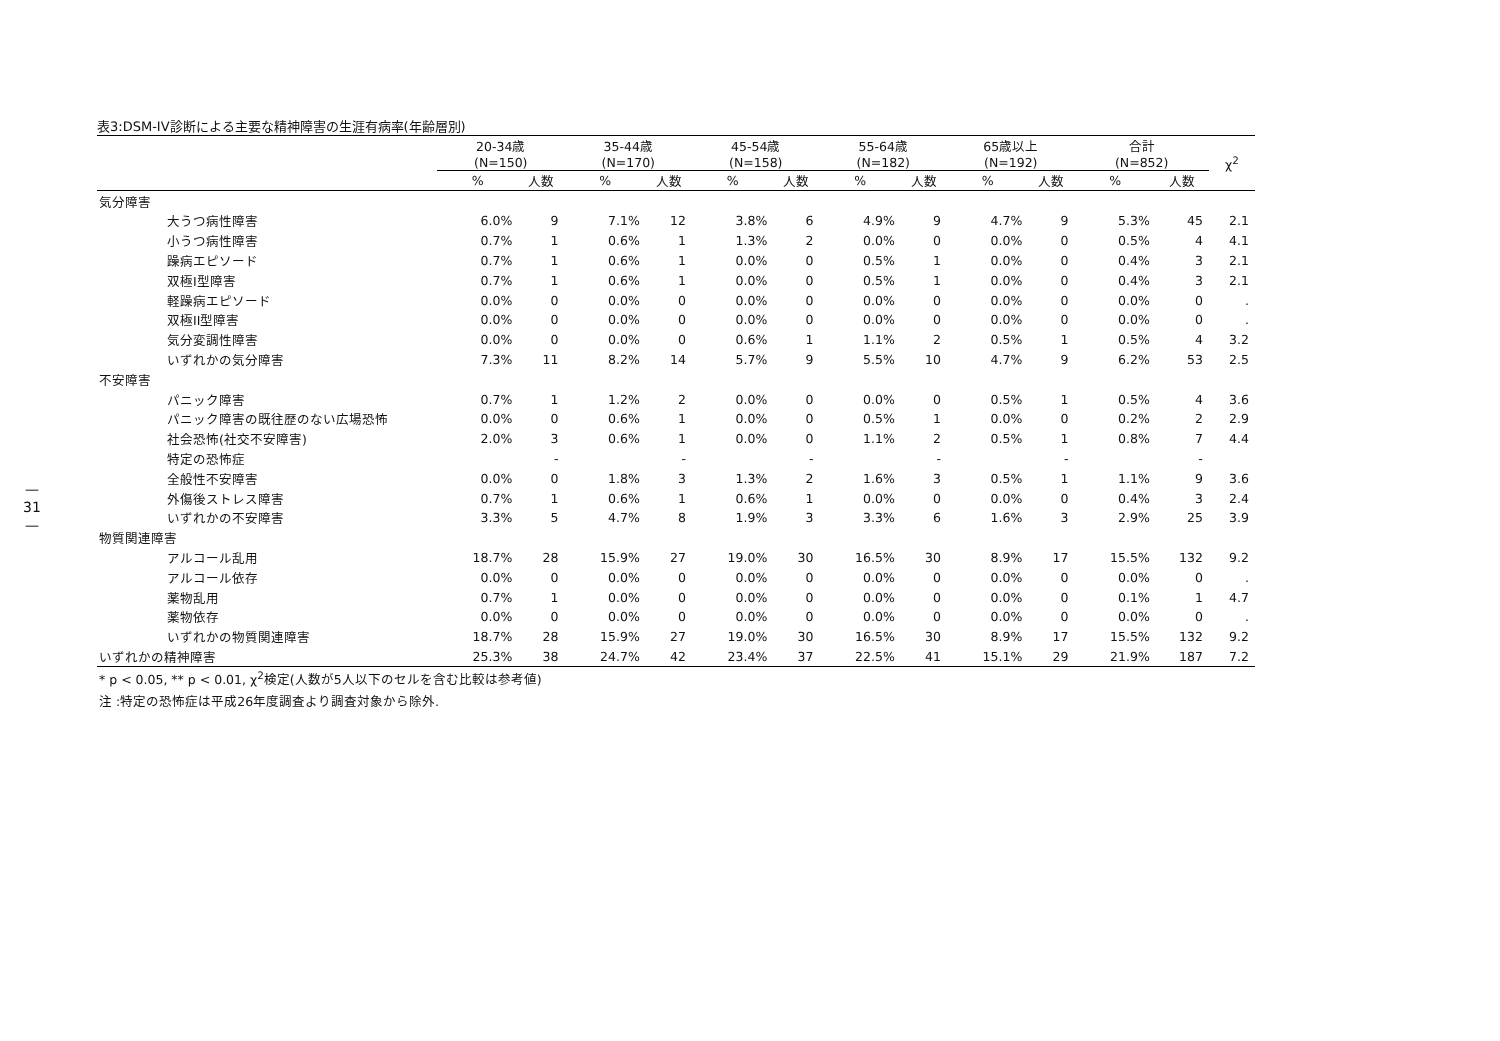—
31
—
表3:DSM-IV診断による主要な精神障害の生涯有病率(年齢層別)
| | 20-34歳 (N=150) | | 35-44歳 (N=170) | | 45-54歳 (N=158) | | 55-64歳 (N=182) | | 65歳以上 (N=192) | | 合計 (N=852) | | χ<sup>2</sup> |
| --- | --- | --- | --- | --- | --- | --- | --- | --- | --- | --- | --- | --- | --- |
| | % | 人数 | % | 人数 | % | 人数 | % | 人数 | % | 人数 | % | 人数 | |
| 気分障害 | | | | | | | | | | | | | |
| 大うつ病性障害 | 6.0% | 9 | 7.1% | 12 | 3.8% | 6 | 4.9% | 9 | 4.7% | 9 | 5.3% | 45 | 2.1 |
| 小うつ病性障害 | 0.7% | 1 | 0.6% | 1 | 1.3% | 2 | 0.0% | 0 | 0.0% | 0 | 0.5% | 4 | 4.1 |
| 躁病エピソード | 0.7% | 1 | 0.6% | 1 | 0.0% | 0 | 0.5% | 1 | 0.0% | 0 | 0.4% | 3 | 2.1 |
| 双極I型障害 | 0.7% | 1 | 0.6% | 1 | 0.0% | 0 | 0.5% | 1 | 0.0% | 0 | 0.4% | 3 | 2.1 |
| 軽躁病エピソード | 0.0% | 0 | 0.0% | 0 | 0.0% | 0 | 0.0% | 0 | 0.0% | 0 | 0.0% | 0 | . |
| 双極II型障害 | 0.0% | 0 | 0.0% | 0 | 0.0% | 0 | 0.0% | 0 | 0.0% | 0 | 0.0% | 0 | . |
| 気分変調性障害 | 0.0% | 0 | 0.0% | 0 | 0.6% | 1 | 1.1% | 2 | 0.5% | 1 | 0.5% | 4 | 3.2 |
| いずれかの気分障害 | 7.3% | 11 | 8.2% | 14 | 5.7% | 9 | 5.5% | 10 | 4.7% | 9 | 6.2% | 53 | 2.5 |
| 不安障害 | | | | | | | | | | | | | |
| パニック障害 | 0.7% | 1 | 1.2% | 2 | 0.0% | 0 | 0.0% | 0 | 0.5% | 1 | 0.5% | 4 | 3.6 |
| パニック障害の既往歴のない広場恐怖 | 0.0% | 0 | 0.6% | 1 | 0.0% | 0 | 0.5% | 1 | 0.0% | 0 | 0.2% | 2 | 2.9 |
| 社会恐怖(社交不安障害) | 2.0% | 3 | 0.6% | 1 | 0.0% | 0 | 1.1% | 2 | 0.5% | 1 | 0.8% | 7 | 4.4 |
| 特定の恐怖症 | | - | | - | | - | | - | | - | | - | |
| 全般性不安障害 | 0.0% | 0 | 1.8% | 3 | 1.3% | 2 | 1.6% | 3 | 0.5% | 1 | 1.1% | 9 | 3.6 |
| 外傷後ストレス障害 | 0.7% | 1 | 0.6% | 1 | 0.6% | 1 | 0.0% | 0 | 0.0% | 0 | 0.4% | 3 | 2.4 |
| いずれかの不安障害 | 3.3% | 5 | 4.7% | 8 | 1.9% | 3 | 3.3% | 6 | 1.6% | 3 | 2.9% | 25 | 3.9 |
| 物質関連障害 | | | | | | | | | | | | | |
| アルコール乱用 | 18.7% | 28 | 15.9% | 27 | 19.0% | 30 | 16.5% | 30 | 8.9% | 17 | 15.5% | 132 | 9.2 |
| アルコール依存 | 0.0% | 0 | 0.0% | 0 | 0.0% | 0 | 0.0% | 0 | 0.0% | 0 | 0.0% | 0 | . |
| 薬物乱用 | 0.7% | 1 | 0.0% | 0 | 0.0% | 0 | 0.0% | 0 | 0.0% | 0 | 0.1% | 1 | 4.7 |
| 薬物依存 | 0.0% | 0 | 0.0% | 0 | 0.0% | 0 | 0.0% | 0 | 0.0% | 0 | 0.0% | 0 | . |
| いずれかの物質関連障害 | 18.7% | 28 | 15.9% | 27 | 19.0% | 30 | 16.5% | 30 | 8.9% | 17 | 15.5% | 132 | 9.2 |
| いずれかの精神障害 | 25.3% | 38 | 24.7% | 42 | 23.4% | 37 | 22.5% | 41 | 15.1% | 29 | 21.9% | 187 | 7.2 |
* p < 0.05, ** p < 0.01, χ<sup>2</sup>検定(人数が5人以下のセルを含む比較は参考値)
注 :特定の恐怖症は平成26年度調査より調査対象から除外.